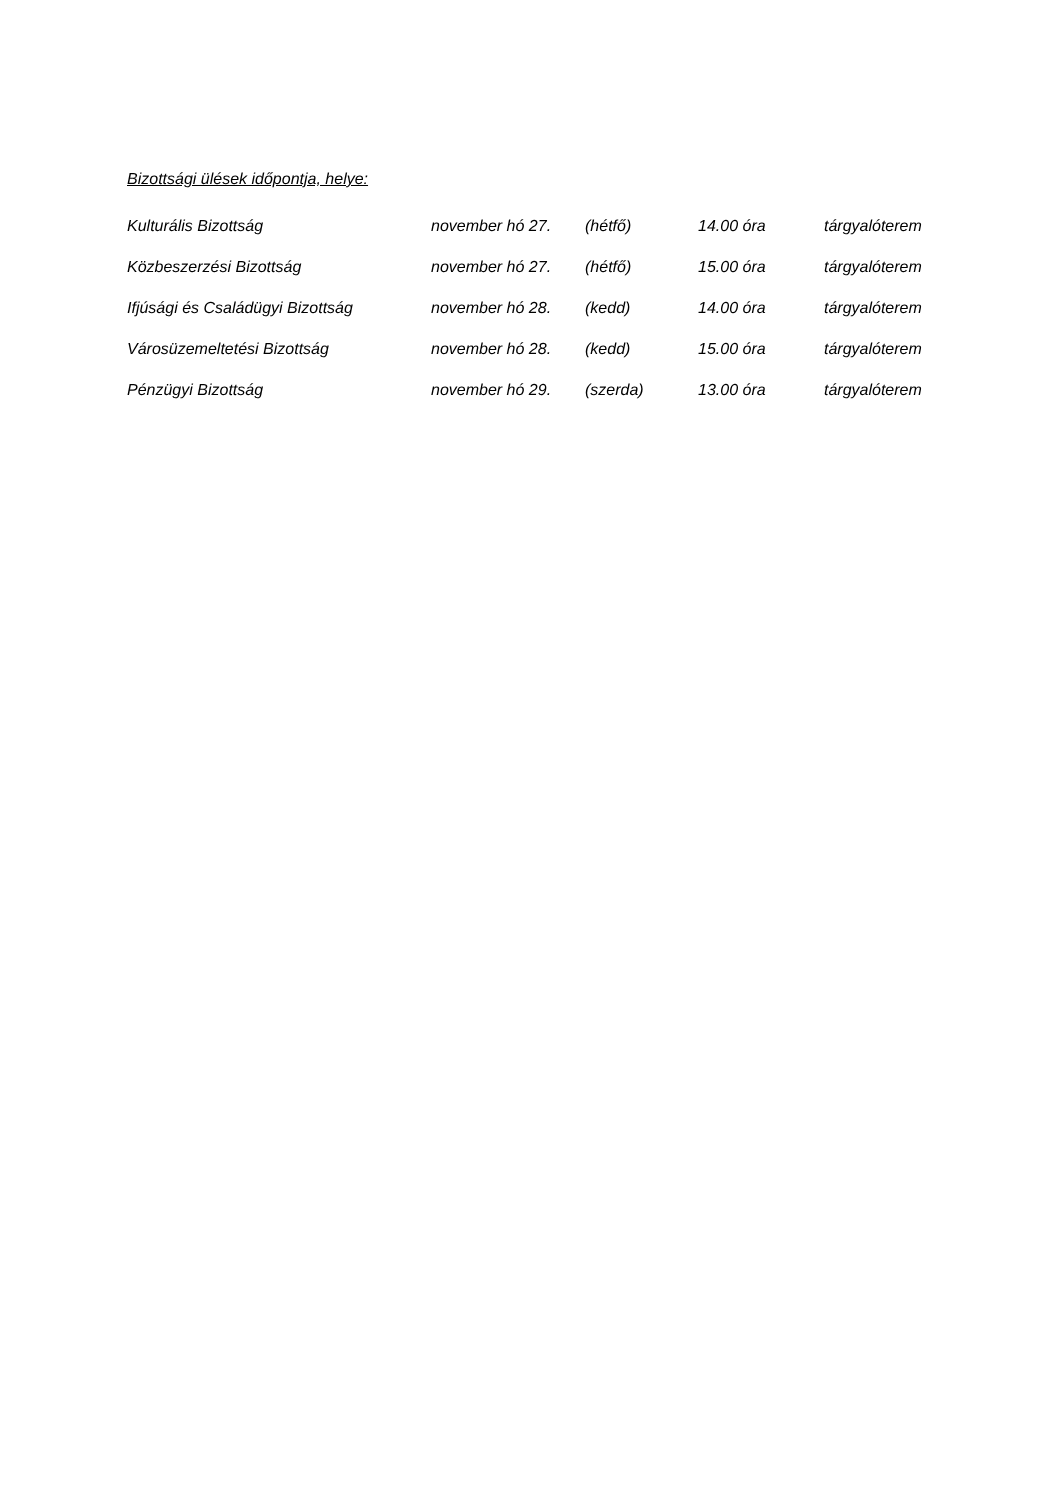Bizottsági ülések időpontja, helye:
| Kulturális Bizottság | november hó 27. | (hétfő) | 14.00 óra | tárgyalóterem |
| Közbeszerzési Bizottság | november hó 27. | (hétfő) | 15.00 óra | tárgyalóterem |
| Ifjúsági és Családügyi Bizottság | november hó 28. | (kedd) | 14.00 óra | tárgyalóterem |
| Városüzemeltetési Bizottság | november hó 28. | (kedd) | 15.00 óra | tárgyalóterem |
| Pénzügyi Bizottság | november hó 29. | (szerda) | 13.00 óra | tárgyalóterem |